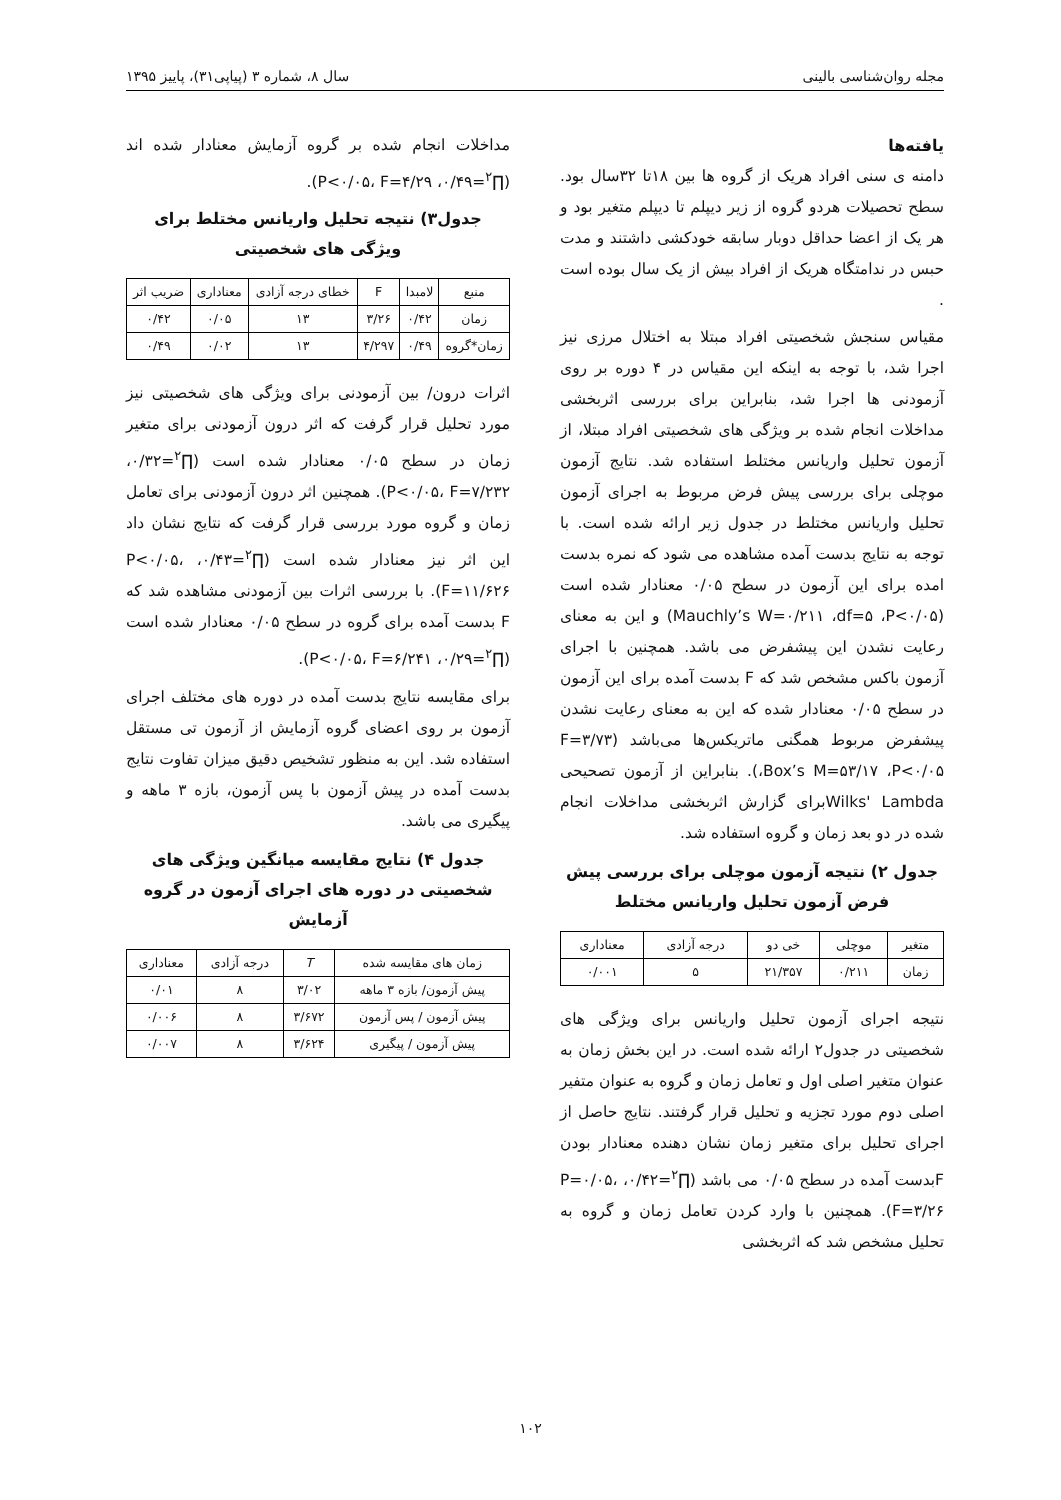مجله روان‌شناسی بالینی سال ۸، شماره ۳ (پیاپی۳۱)، پاییز ۱۳۹۵
یافته‌ها
دامنه ی سنی افراد هریک از گروه ها بین ۱۸تا ۳۲سال بود. سطح تحصیلات هردو گروه از زیر دیپلم تا دیپلم متغیر بود و هر یک از اعضا حداقل دوبار سابقه خودکشی داشتند و مدت حبس در ندامتگاه هریک از افراد بیش از یک سال بوده است .
مقیاس سنجش شخصیتی افراد مبتلا به اختلال مرزی نیز اجرا شد، با توجه به اینکه این مقیاس در ۴ دوره بر روی آزمودنی ها اجرا شد، بنابراین برای بررسی اثربخشی مداخلات انجام شده بر ویژگی های شخصیتی افراد مبتلا، از آزمون تحلیل واریانس مختلط استفاده شد. نتایج آزمون موچلی برای بررسی پیش فرض مربوط به اجرای آزمون تحلیل واریانس مختلط در جدول زیر ارائه شده است. با توجه به نتایج بدست آمده مشاهده می شود که نمره بدست امده برای این آزمون در سطح ۰/۰۵ معنادار شده است (Mauchly’s W=۰/۲۱۱ ،df=۵ ،P<۰/۰۵) و این به معنای رعایت نشدن این پیشفرض می باشد. همچنین با اجرای آزمون باکس مشخص شد که F بدست آمده برای این آزمون در سطح ۰/۰۵ معنادار شده که این به معنای رعایت نشدن پیشفرض مربوط همگنی ماتریکس‌ها می‌باشد (F=۳/۷۳ ،Box’s M=۵۳/۱۷ ،P<۰/۰۵). بنابراین از آزمون تصحیحی Wilks' Lambdaبرای گزارش اثربخشی مداخلات انجام شده در دو بعد زمان و گروه استفاده شد.
جدول ۲) نتیجه آزمون موچلی برای بررسی پیش فرض آزمون تحلیل واریانس مختلط
| متغیر | موچلی | خی دو | درجه آزادی | معناداری |
| --- | --- | --- | --- | --- |
| زمان | ۰/۲۱۱ | ۲۱/۳۵۷ | ۵ | ۰/۰۰۱ |
نتیجه اجرای آزمون تحلیل واریانس برای ویژگی های شخصیتی در جدول۲ ارائه شده است. در این بخش زمان به عنوان متغیر اصلی اول و تعامل زمان و گروه به عنوان متفیر اصلی دوم مورد تجزیه و تحلیل قرار گرفتند. نتایج حاصل از اجرای تحلیل برای متغیر زمان نشان دهنده معنادار بودن Fبدست آمده در سطح ۰/۰۵ می باشد (∏<sup>۲</sup>=۰/۴۲، P=۰/۰۵، F=۳/۲۶). همچنین با وارد کردن تعامل زمان و گروه به تحلیل مشخص شد که اثربخشی
مداخلات انجام شده بر گروه آزمایش معنادار شده اند (∏<sup>۲</sup>=۰/۴۹، P<۰/۰۵، F=۴/۲۹).
جدول۳) نتیجه تحلیل واریانس مختلط برای ویژگی های شخصیتی
| منبع | لامبدا | F | خطای درجه آزادی | معناداری | ضریب اثر |
| --- | --- | --- | --- | --- | --- |
| زمان | ۰/۴۲ | ۳/۲۶ | ۱۳ | ۰/۰۵ | ۰/۴۲ |
| زمان*گروه | ۰/۴۹ | ۴/۲۹۷ | ۱۳ | ۰/۰۲ | ۰/۴۹ |
اثرات درون/ بین آزمودنی برای ویژگی های شخصیتی نیز مورد تحلیل قرار گرفت که اثر درون آزمودنی برای متغیر زمان در سطح ۰/۰۵ معنادار شده است (∏<sup>۲</sup>=۰/۳۲، P<۰/۰۵، F=۷/۲۳۲). همچنین اثر درون آزمودنی برای تعامل زمان و گروه مورد بررسی قرار گرفت که نتایج نشان داد این اثر نیز معنادار شده است (∏<sup>۲</sup>=۰/۴۳، P<۰/۰۵، F=۱۱/۶۲۶). با بررسی اثرات بین آزمودنی مشاهده شد که F بدست آمده برای گروه در سطح ۰/۰۵ معنادار شده است (∏<sup>۲</sup>=۰/۲۹، P<۰/۰۵، F=۶/۲۴۱).
برای مقایسه نتایج بدست آمده در دوره های مختلف اجرای آزمون بر روی اعضای گروه آزمایش از آزمون تی مستقل استفاده شد. این به منظور تشخیص دقیق میزان تفاوت نتایج بدست آمده در پیش آزمون با پس آزمون، بازه ۳ ماهه و پیگیری می باشد.
جدول ۴) نتایج مقایسه میانگین ویژگی های شخصیتی در دوره های اجرای آزمون در گروه آزمایش
| زمان های مقایسه شده | T | درجه آزادی | معناداری |
| --- | --- | --- | --- |
| پیش آزمون/ بازه ۳ ماهه | ۳/۰۲ | ۸ | ۰/۰۱ |
| پیش آزمون / پس آزمون | ۳/۶۷۲ | ۸ | ۰/۰۰۶ |
| پیش آزمون / پیگیری | ۳/۶۲۴ | ۸ | ۰/۰۰۷ |
۱۰۲